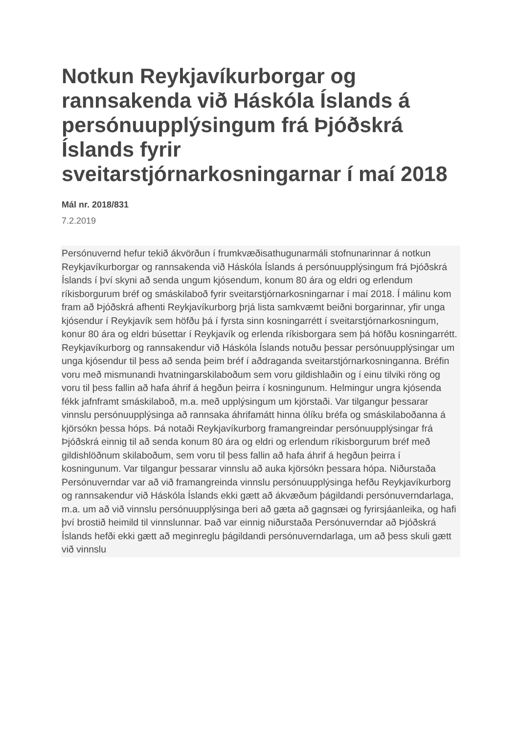Notkun Reykjavíkurborgar og rannsakenda við Háskóla Íslands á persónuupplýsingum frá Þjóðskrá Íslands fyrir sveitarstjórnarkosningarnar í maí 2018
Mál nr. 2018/831
7.2.2019
Persónuvernd hefur tekið ákvörðun í frumkvæðisathugunarmáli stofnunarinnar á notkun Reykjavíkurborgar og rannsakenda við Háskóla Íslands á persónuupplýsingum frá Þjóðskrá Íslands í því skyni að senda ungum kjósendum, konum 80 ára og eldri og erlendum ríkisborgurum bréf og smáskilaboð fyrir sveitarstjórnarkosningarnar í maí 2018. Í málinu kom fram að Þjóðskrá afhenti Reykjavíkurborg þrjá lista samkvæmt beiðni borgarinnar, yfir unga kjósendur í Reykjavík sem höfðu þá í fyrsta sinn kosningarrétt í sveitarstjórnarkosningum, konur 80 ára og eldri búsettar í Reykjavík og erlenda ríkisborgara sem þá höfðu kosningarrétt. Reykjavíkurborg og rannsakendur við Háskóla Íslands notuðu þessar persónuupplýsingar um unga kjósendur til þess að senda þeim bréf í aðdraganda sveitarstjórnarkosninganna. Bréfin voru með mismunandi hvatningarskilaboðum sem voru gildishlaðin og í einu tilviki röng og voru til þess fallin að hafa áhrif á hegðun þeirra í kosningunum. Helmingur ungra kjósenda fékk jafnframt smáskilaboð, m.a. með upplýsingum um kjörstaði. Var tilgangur þessarar vinnslu persónuupplýsinga að rannsaka áhrifamátt hinna ólíku bréfa og smáskilaboðanna á kjörsókn þessa hóps. Þá notaði Reykjavíkurborg framangreindar persónuupplýsingar frá Þjóðskrá einnig til að senda konum 80 ára og eldri og erlendum ríkisborgurum bréf með gildishlöðnum skilaboðum, sem voru til þess fallin að hafa áhrif á hegðun þeirra í kosningunum. Var tilgangur þessarar vinnslu að auka kjörsókn þessara hópa. Niðurstaða Persónuverndar var að við framangreinda vinnslu persónuupplýsinga hefðu Reykjavíkurborg og rannsakendur við Háskóla Íslands ekki gætt að ákvæðum þágildandi persónuverndarlaga, m.a. um að við vinnslu persónuupplýsinga beri að gæta að gagnsæi og fyrirsjáanleika, og hafi því brostið heimild til vinnslunnar. Það var einnig niðurstaða Persónuverndar að Þjóðskrá Íslands hefði ekki gætt að meginreglu þágildandi persónuverndarlaga, um að þess skuli gætt við vinnslu